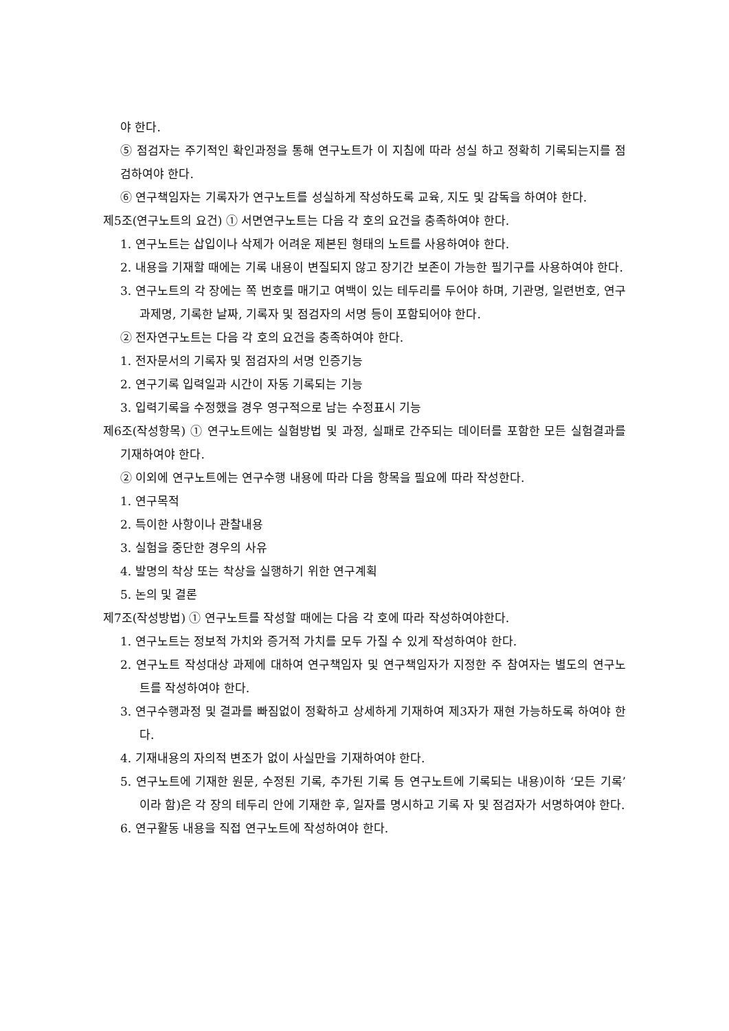야 한다.
⑤ 점검자는 주기적인 확인과정을 통해 연구노트가 이 지침에 따라 성실 하고 정확히 기록되는지를 점검하여야 한다.
⑥ 연구책임자는 기록자가 연구노트를 성실하게 작성하도록 교육, 지도 및 감독을 하여야 한다.
제5조(연구노트의 요건) ① 서면연구노트는 다음 각 호의 요건을 충족하여야 한다.
1. 연구노트는 삽입이나 삭제가 어려운 제본된 형태의 노트를 사용하여야 한다.
2. 내용을 기재할 때에는 기록 내용이 변질되지 않고 장기간 보존이 가능한 필기구를 사용하여야 한다.
3. 연구노트의 각 장에는 쪽 번호를 매기고 여백이 있는 테두리를 두어야 하며, 기관명, 일련번호, 연구과제명, 기록한 날짜, 기록자 및 점검자의 서명 등이 포함되어야 한다.
② 전자연구노트는 다음 각 호의 요건을 충족하여야 한다.
1. 전자문서의 기록자 및 점검자의 서명 인증기능
2. 연구기록 입력일과 시간이 자동 기록되는 기능
3. 입력기록을 수정했을 경우 영구적으로 남는 수정표시 기능
제6조(작성항목) ① 연구노트에는 실험방법 및 과정, 실패로 간주되는 데이터를 포함한 모든 실험결과를 기재하여야 한다.
② 이외에 연구노트에는 연구수행 내용에 따라 다음 항목을 필요에 따라 작성한다.
1. 연구목적
2. 특이한 사항이나 관찰내용
3. 실험을 중단한 경우의 사유
4. 발명의 착상 또는 착상을 실행하기 위한 연구계획
5. 논의 및 결론
제7조(작성방법) ① 연구노트를 작성할 때에는 다음 각 호에 따라 작성하여야한다.
1. 연구노트는 정보적 가치와 증거적 가치를 모두 가질 수 있게 작성하여야 한다.
2. 연구노트 작성대상 과제에 대하여 연구책임자 및 연구책임자가 지정한 주 참여자는 별도의 연구노트를 작성하여야 한다.
3. 연구수행과정 및 결과를 빠짐없이 정확하고 상세하게 기재하여 제3자가 재현 가능하도록 하여야 한다.
4. 기재내용의 자의적 변조가 없이 사실만을 기재하여야 한다.
5. 연구노트에 기재한 원문, 수정된 기록, 추가된 기록 등 연구노트에 기록되는 내용)이하 ‘모든 기록’이라 함)은 각 장의 테두리 안에 기재한 후, 일자를 명시하고 기록 자 및 점검자가 서명하여야 한다.
6. 연구활동 내용을 직접 연구노트에 작성하여야 한다.